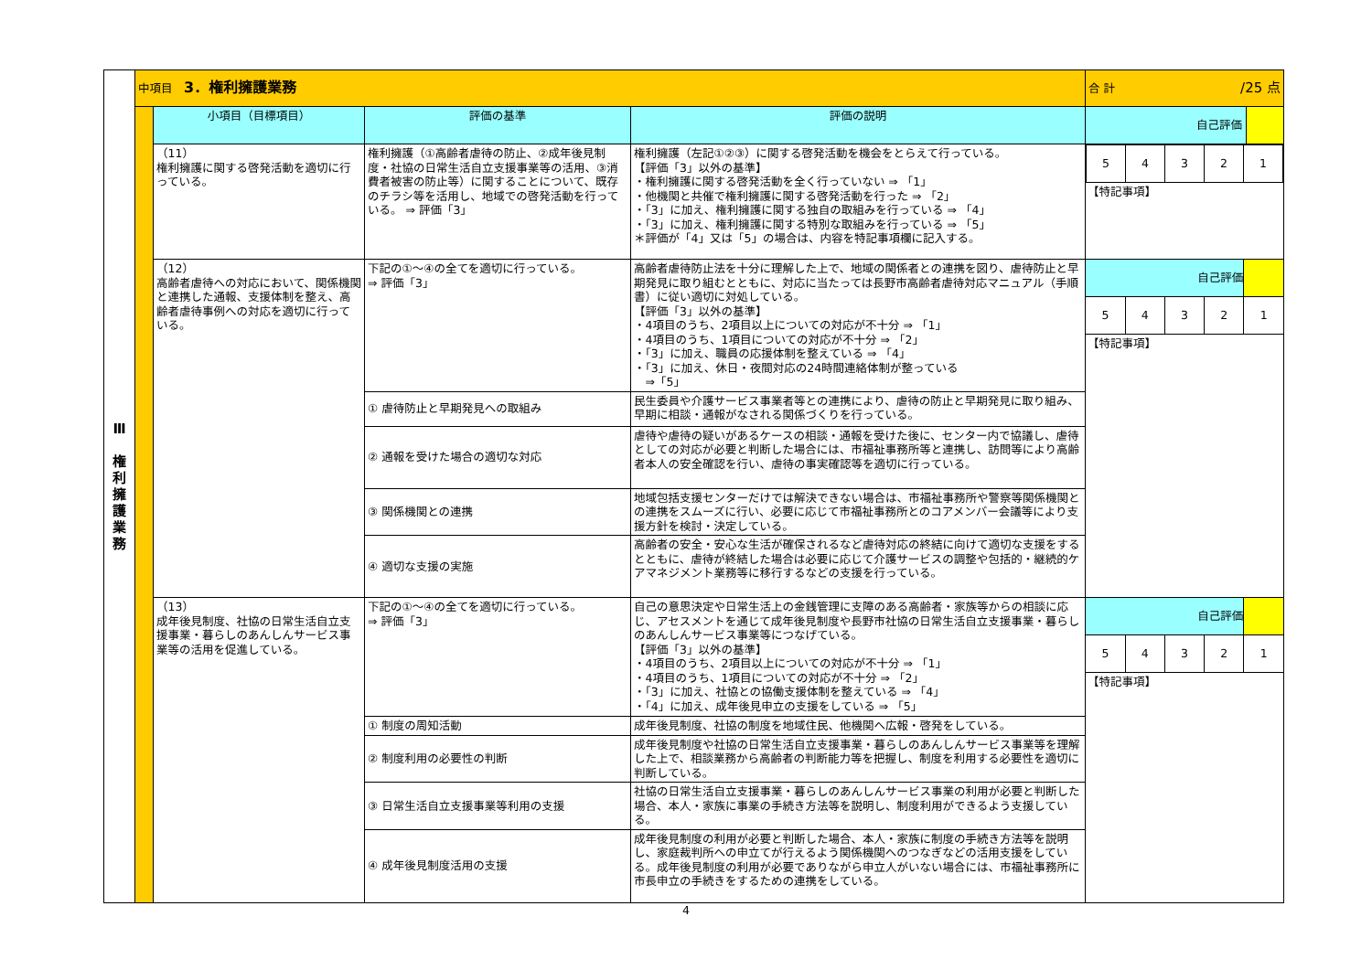| Ⅲ 権 利 擁 護 業 務 | 中項目 3．権利擁護業務 | | | | 合 計 /25 点 |
| | | 小項目（目標項目） | 評価の基準 | 評価の説明 | / 自己評価 / / |
| | | （11） 権利擁護に関する啓発活動を適切に行っている。 | 権利擁護（①高齢者虐待の防止、②成年後見制度・社協の日常生活自立支援事業等の活用、③消費者被害の防止等）に関することについて、既存のチラシ等を活用し、地域での啓発活動を行っている。 ⇒ 評価「3」 | 権利擁護（左記①②③）に関する啓発活動を機会をとらえて行っている。 【評価「3」以外の基準】 ・権利擁護に関する啓発活動を全く行っていない ⇒ 「1」 ・他機関と共催で権利擁護に関する啓発活動を行った ⇒ 「2」 ・「3」に加え、権利擁護に関する独自の取組みを行っている ⇒ 「4」 ・「3」に加え、権利擁護に関する特別な取組みを行っている ⇒ 「5」 ＊評価が「4」又は「5」の場合は、内容を特記事項欄に記入する。 | / 5 / 4 / 3 / 2 / 1 / 【特記事項】 |
| | | （12） 高齢者虐待への対応において、関係機関と連携した通報、支援体制を整え、高齢者虐待事例への対応を適切に行っている。 | 下記の①～④の全てを適切に行っている。 ⇒ 評価「3」 | 高齢者虐待防止法を十分に理解した上で、地域の関係者との連携を図り、虐待防止と早期発見に取り組むとともに、対応に当たっては長野市高齢者虐待対応マニュアル（手順書）に従い適切に対処している。 【評価「3」以外の基準】 ・4項目のうち、2項目以上についての対応が不十分 ⇒ 「1」 ・4項目のうち、1項目についての対応が不十分 ⇒ 「2」 ・「3」に加え、職員の応援体制を整えている ⇒ 「4」 ・「3」に加え、休日・夜間対応の24時間連絡体制が整っている ⇒「5」 | / 自己評価 / / / / / / 5 / 4 / 3 / 2 / 1 / 【特記事項】 |
| | | | ① 虐待防止と早期発見への取組み | 民生委員や介護サービス事業者等との連携により、虐待の防止と早期発見に取り組み、早期に相談・通報がなされる関係づくりを行っている。 | |
| | | | ② 通報を受けた場合の適切な対応 | 虐待や虐待の疑いがあるケースの相談・通報を受けた後に、センター内で協議し、虐待としての対応が必要と判断した場合には、市福祉事務所等と連携し、訪問等により高齢者本人の安全確認を行い、虐待の事実確認等を適切に行っている。 | |
| | | | ③ 関係機関との連携 | 地域包括支援センターだけでは解決できない場合は、市福祉事務所や警察等関係機関との連携をスムーズに行い、必要に応じて市福祉事務所とのコアメンバー会議等により支援方針を検討・決定している。 | |
| | | | ④ 適切な支援の実施 | 高齢者の安全・安心な生活が確保されるなど虐待対応の終結に向けて適切な支援をするとともに、虐待が終結した場合は必要に応じて介護サービスの調整や包括的・継続的ケアマネジメント業務等に移行するなどの支援を行っている。 | |
| | | （13） 成年後見制度、社協の日常生活自立支援事業・暮らしのあんしんサービス事業等の活用を促進している。 | 下記の①～④の全てを適切に行っている。 ⇒ 評価「3」 | 自己の意思決定や日常生活上の金銭管理に支障のある高齢者・家族等からの相談に応じ、アセスメントを通じて成年後見制度や長野市社協の日常生活自立支援事業・暮らしのあんしんサービス事業等につなげている。 【評価「3」以外の基準】 ・4項目のうち、2項目以上についての対応が不十分 ⇒ 「1」 ・4項目のうち、1項目についての対応が不十分 ⇒ 「2」 ・「3」に加え、社協との協働支援体制を整えている ⇒ 「4」 ・「4」に加え、成年後見申立の支援をしている ⇒ 「5」 | / 自己評価 / / / / / / 5 / 4 / 3 / 2 / 1 / 【特記事項】 |
| | | | ① 制度の周知活動 | 成年後見制度、社協の制度を地域住民、他機関へ広報・啓発をしている。 | |
| | | | ② 制度利用の必要性の判断 | 成年後見制度や社協の日常生活自立支援事業・暮らしのあんしんサービス事業等を理解した上で、相談業務から高齢者の判断能力等を把握し、制度を利用する必要性を適切に判断している。 | |
| | | | ③ 日常生活自立支援事業等利用の支援 | 社協の日常生活自立支援事業・暮らしのあんしんサービス事業の利用が必要と判断した場合、本人・家族に事業の手続き方法等を説明し、制度利用ができるよう支援している。 | |
| | | | ④ 成年後見制度活用の支援 | 成年後見制度の利用が必要と判断した場合、本人・家族に制度の手続き方法等を説明し、家庭裁判所への申立てが行えるよう関係機関へのつなぎなどの活用支援をしている。成年後見制度の利用が必要でありながら申立人がいない場合には、市福祉事務所に市長申立の手続きをするための連携をしている。 | |
4